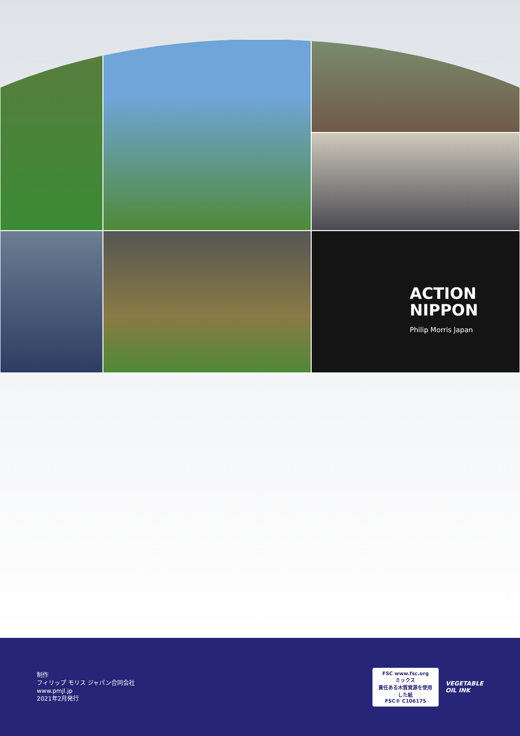ACTION
NIPPON
Philip Morris Japan
制作
フィリップ モリス ジャパン合同会社
www.pmjl.jp
2021年2月発行
FSC www.fsc.org
ミックス
責任ある木質資源を使用した紙
FSC® C106175
VEGETABLE
OIL INK